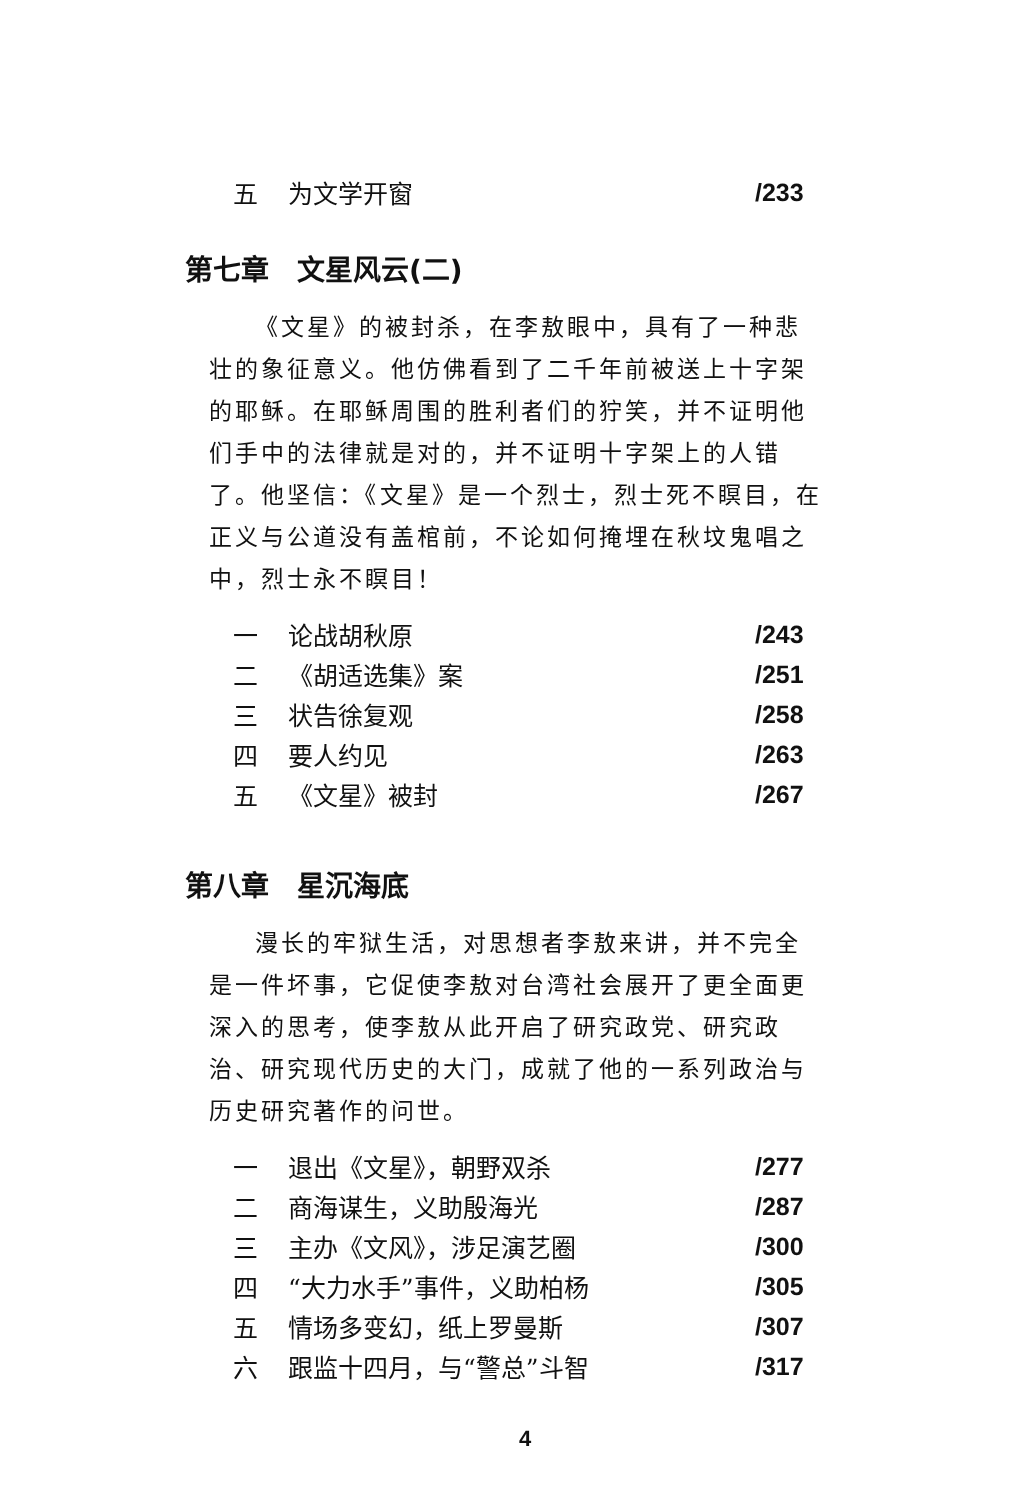五 为文学开窗 /233
第七章　文星风云(二)
《文星》的被封杀，在李敖眼中，具有了一种悲壮的象征意义。他仿佛看到了二千年前被送上十字架的耶稣。在耶稣周围的胜利者们的狞笑，并不证明他们手中的法律就是对的，并不证明十字架上的人错了。他坚信：《文星》是一个烈士，烈士死不瞑目，在正义与公道没有盖棺前，不论如何掩埋在秋坟鬼唱之中，烈士永不瞑目！
一 论战胡秋原 /243
二 《胡适选集》案 /251
三 状告徐复观 /258
四 要人约见 /263
五 《文星》被封 /267
第八章　星沉海底
漫长的牢狱生活，对思想者李敖来讲，并不完全是一件坏事，它促使李敖对台湾社会展开了更全面更深入的思考，使李敖从此开启了研究政党、研究政治、研究现代历史的大门，成就了他的一系列政治与历史研究著作的问世。
一 退出《文星》，朝野双杀 /277
二 商海谋生，义助殷海光 /287
三 主办《文风》，涉足演艺圈 /300
四 “大力水手”事件，义助柏杨 /305
五 情场多变幻，纸上罗曼斯 /307
六 跟监十四月，与“警总”斗智 /317
4